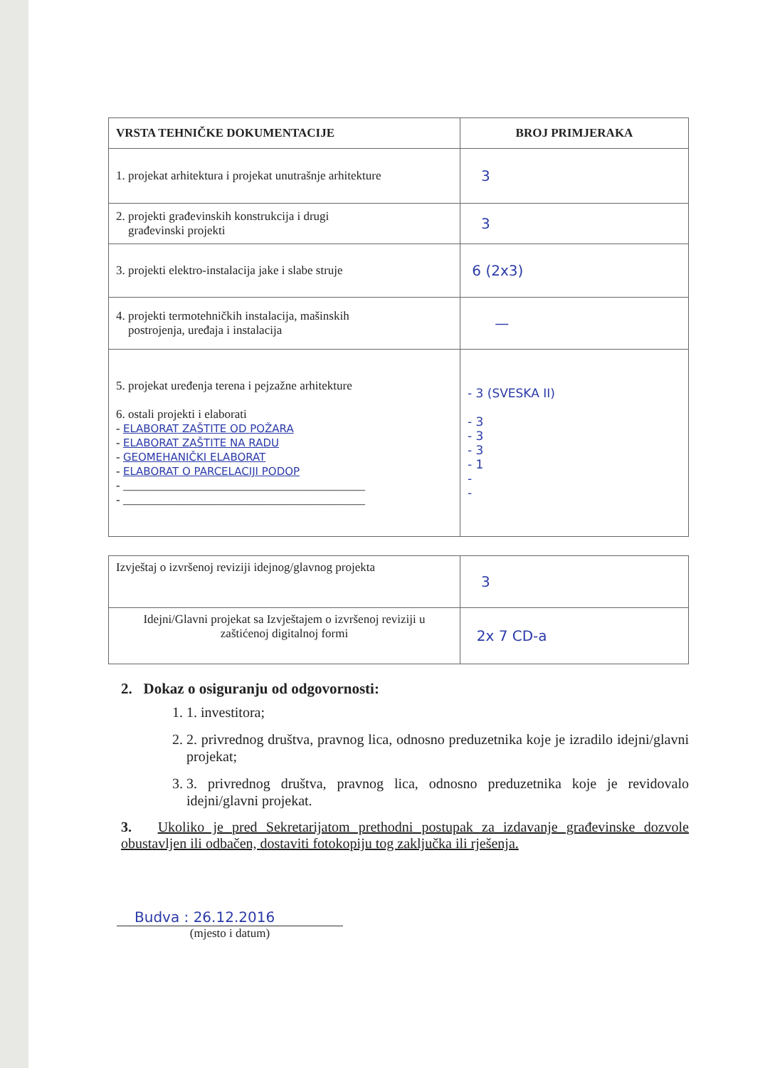| VRSTA TEHNIČKE DOKUMENTACIJE | BROJ PRIMJERAKA |
| --- | --- |
| 1. projekat arhitektura i projekat unutrašnje arhitekture | 3 |
| 2. projekti građevinskih konstrukcija i drugi građevinski projekti | 3 |
| 3. projekti elektro-instalacija jake i slabe struje | 6 (2x3) |
| 4. projekti termotehničkih instalacija, mašinskih postrojenja, uređaja i instalacija | — |
| 5. projekat uređenja terena i pejzažne arhitekture 6. ostali projekti i elaborati - ELABORAT ZAŠTITE OD POŽARA - ELABORAT ZAŠTITE NA RADU - GEOMEHANIČKI ELABORAT - ELABORAT O PARCELACIJI PODOP - ________________________________________ - ________________________________________ | - 3 (SVESKA II) - 3 - 3 - 3 - 1 - - |
| Izvještaj o izvršenoj reviziji idejnog/glavnog projekta | 3 |
| Idejni/Glavni projekat sa Izvještajem o izvršenoj reviziji u zaštićenoj digitalnoj formi | 2x 7 CD-a |
2. Dokaz o osiguranju od odgovornosti:
1. 1. investitora;
2. 2. privrednog društva, pravnog lica, odnosno preduzetnika koje je izradilo idejni/glavni projekat;
3. 3. privrednog društva, pravnog lica, odnosno preduzetnika koje je revidovalo idejni/glavni projekat.
3. Ukoliko je pred Sekretarijatom prethodni postupak za izdavanje građevinske dozvole obustavljen ili odbačen, dostaviti fotokopiju tog zaključka ili rješenja.
Budva : 26.12.2016
(mjesto i datum)